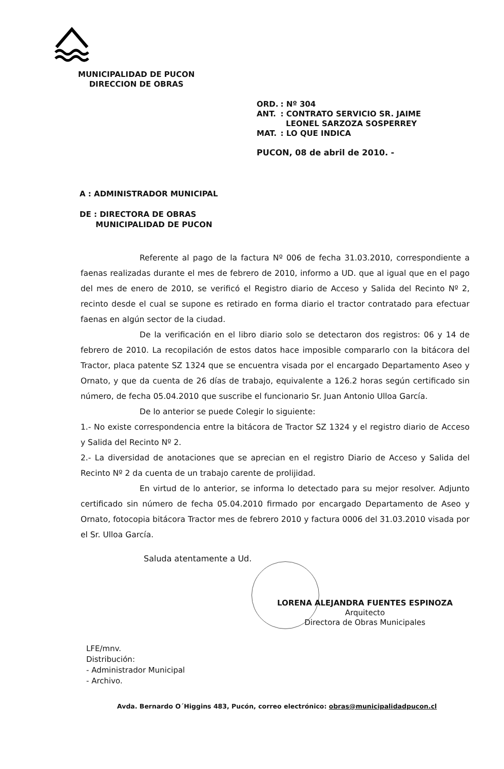MUNICIPALIDAD DE PUCON
DIRECCION DE OBRAS
| ORD. | : Nº 304 |
| ANT. | : CONTRATO SERVICIO SR. JAIME LEONEL SARZOZA SOSPERREY |
| MAT. | : LO QUE INDICA |
PUCON, 08 de abril de 2010. -
A : ADMINISTRADOR MUNICIPAL
DE : DIRECTORA DE OBRAS
MUNICIPALIDAD DE PUCON
Referente al pago de la factura Nº 006 de fecha 31.03.2010, correspondiente a faenas realizadas durante el mes de febrero de 2010, informo a UD. que al igual que en el pago del mes de enero de 2010, se verificó el Registro diario de Acceso y Salida del Recinto Nº 2, recinto desde el cual se supone es retirado en forma diario el tractor contratado para efectuar faenas en algún sector de la ciudad.
De la verificación en el libro diario solo se detectaron dos registros: 06 y 14 de febrero de 2010. La recopilación de estos datos hace imposible compararlo con la bitácora del Tractor, placa patente SZ 1324 que se encuentra visada por el encargado Departamento Aseo y Ornato, y que da cuenta de 26 días de trabajo, equivalente a 126.2 horas según certificado sin número, de fecha 05.04.2010 que suscribe el funcionario Sr. Juan Antonio Ulloa García.
De lo anterior se puede Colegir lo siguiente:
1.- No existe correspondencia entre la bitácora de Tractor SZ 1324 y el registro diario de Acceso y Salida del Recinto Nº 2.
2.- La diversidad de anotaciones que se aprecian en el registro Diario de Acceso y Salida del Recinto Nº 2 da cuenta de un trabajo carente de prolijidad.
En virtud de lo anterior, se informa lo detectado para su mejor resolver. Adjunto certificado sin número de fecha 05.04.2010 firmado por encargado Departamento de Aseo y Ornato, fotocopia bitácora Tractor mes de febrero 2010 y factura 0006 del 31.03.2010 visada por el Sr. Ulloa García.
Saluda atentamente a Ud.
LORENA ALEJANDRA FUENTES ESPINOZA
Arquitecto
Directora de Obras Municipales
LFE/mnv.
Distribución:
- Administrador Municipal
- Archivo.
Avda. Bernardo O´Higgins 483, Pucón, correo electrónico: obras@municipalidadpucon.cl